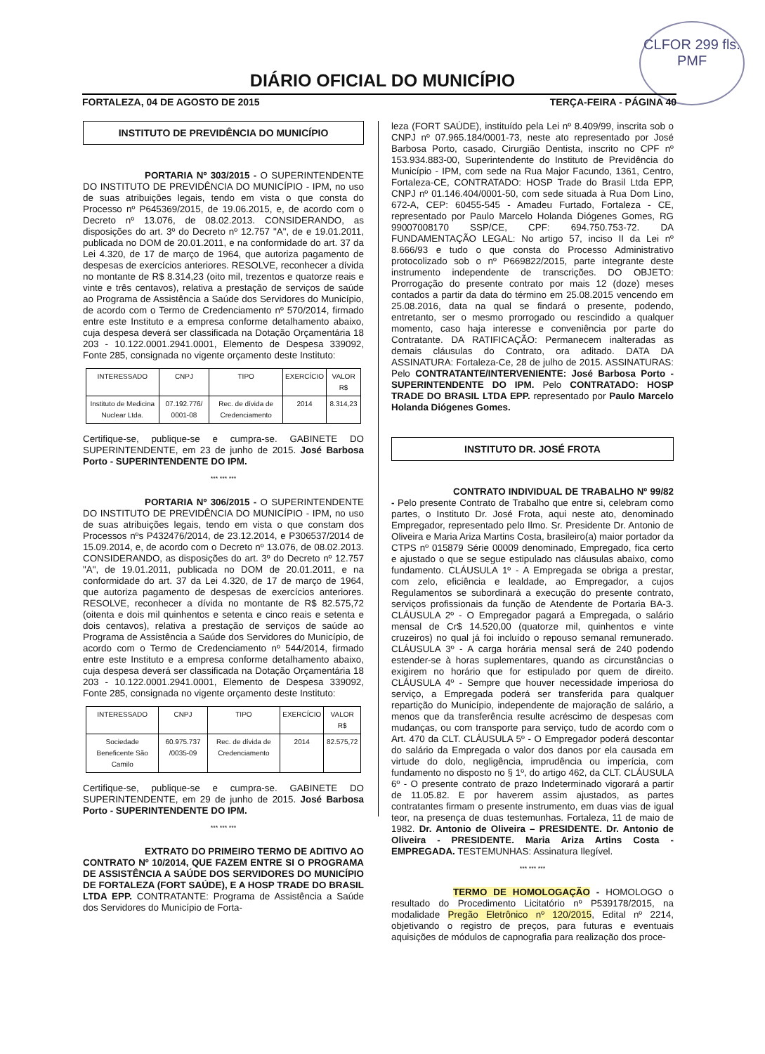CLFOR 299 fls.
PMF
DIÁRIO OFICIAL DO MUNICÍPIO
FORTALEZA, 04 DE AGOSTO DE 2015 TERÇA-FEIRA - PÁGINA 40
INSTITUTO DE PREVIDÊNCIA DO MUNICÍPIO
PORTARIA Nº 303/2015 - O SUPERINTENDENTE DO INSTITUTO DE PREVIDÊNCIA DO MUNICÍPIO - IPM, no uso de suas atribuições legais, tendo em vista o que consta do Processo nº P645369/2015, de 19.06.2015, e, de acordo com o Decreto nº 13.076, de 08.02.2013. CONSIDERANDO, as disposições do art. 3º do Decreto nº 12.757 "A", de e 19.01.2011, publicada no DOM de 20.01.2011, e na conformidade do art. 37 da Lei 4.320, de 17 de março de 1964, que autoriza pagamento de despesas de exercícios anteriores. RESOLVE, reconhecer a dívida no montante de R$ 8.314,23 (oito mil, trezentos e quatorze reais e vinte e três centavos), relativa a prestação de serviços de saúde ao Programa de Assistência a Saúde dos Servidores do Município, de acordo com o Termo de Credenciamento nº 570/2014, firmado entre este Instituto e a empresa conforme detalhamento abaixo, cuja despesa deverá ser classificada na Dotação Orçamentária 18 203 - 10.122.0001.2941.0001, Elemento de Despesa 339092, Fonte 285, consignada no vigente orçamento deste Instituto:
| INTERESSADO | CNPJ | TIPO | EXERCÍCIO | VALOR R$ |
| --- | --- | --- | --- | --- |
| Instituto de Medicina Nuclear Ltda. | 07.192.776/ 0001-08 | Rec. de dívida de Credenciamento | 2014 | 8.314,23 |
Certifique-se, publique-se e cumpra-se. GABINETE DO SUPERINTENDENTE, em 23 de junho de 2015. José Barbosa Porto - SUPERINTENDENTE DO IPM.
*** *** ***
PORTARIA Nº 306/2015 - O SUPERINTENDENTE DO INSTITUTO DE PREVIDÊNCIA DO MUNICÍPIO - IPM, no uso de suas atribuições legais, tendo em vista o que constam dos Processos nºs P432476/2014, de 23.12.2014, e P306537/2014 de 15.09.2014, e, de acordo com o Decreto nº 13.076, de 08.02.2013. CONSIDERANDO, as disposições do art. 3º do Decreto nº 12.757 "A", de 19.01.2011, publicada no DOM de 20.01.2011, e na conformidade do art. 37 da Lei 4.320, de 17 de março de 1964, que autoriza pagamento de despesas de exercícios anteriores. RESOLVE, reconhecer a dívida no montante de R$ 82.575,72 (oitenta e dois mil quinhentos e setenta e cinco reais e setenta e dois centavos), relativa a prestação de serviços de saúde ao Programa de Assistência a Saúde dos Servidores do Município, de acordo com o Termo de Credenciamento nº 544/2014, firmado entre este Instituto e a empresa conforme detalhamento abaixo, cuja despesa deverá ser classificada na Dotação Orçamentária 18 203 - 10.122.0001.2941.0001, Elemento de Despesa 339092, Fonte 285, consignada no vigente orçamento deste Instituto:
| INTERESSADO | CNPJ | TIPO | EXERCÍCIO | VALOR R$ |
| --- | --- | --- | --- | --- |
| Sociedade Beneficente São Camilo | 60.975.737 /0035-09 | Rec. de dívida de Credenciamento | 2014 | 82.575,72 |
Certifique-se, publique-se e cumpra-se. GABINETE DO SUPERINTENDENTE, em 29 de junho de 2015. José Barbosa Porto - SUPERINTENDENTE DO IPM.
*** *** ***
EXTRATO DO PRIMEIRO TERMO DE ADITIVO AO CONTRATO Nº 10/2014, QUE FAZEM ENTRE SI O PROGRAMA DE ASSISTÊNCIA A SAÚDE DOS SERVIDORES DO MUNICÍPIO DE FORTALEZA (FORT SAÚDE), E A HOSP TRADE DO BRASIL LTDA EPP. CONTRATANTE: Programa de Assistência a Saúde dos Servidores do Município de Forta-
leza (FORT SAÚDE), instituído pela Lei nº 8.409/99, inscrita sob o CNPJ nº 07.965.184/0001-73, neste ato representado por José Barbosa Porto, casado, Cirurgião Dentista, inscrito no CPF nº 153.934.883-00, Superintendente do Instituto de Previdência do Município - IPM, com sede na Rua Major Facundo, 1361, Centro, Fortaleza-CE, CONTRATADO: HOSP Trade do Brasil Ltda EPP, CNPJ nº 01.146.404/0001-50, com sede situada à Rua Dom Lino, 672-A, CEP: 60455-545 - Amadeu Furtado, Fortaleza - CE, representado por Paulo Marcelo Holanda Diógenes Gomes, RG 99007008170 SSP/CE, CPF: 694.750.753-72. DA FUNDAMENTAÇÃO LEGAL: No artigo 57, inciso II da Lei nº 8.666/93 e tudo o que consta do Processo Administrativo protocolizado sob o nº P669822/2015, parte integrante deste instrumento independente de transcrições. DO OBJETO: Prorrogação do presente contrato por mais 12 (doze) meses contados a partir da data do término em 25.08.2015 vencendo em 25.08.2016, data na qual se findará o presente, podendo, entretanto, ser o mesmo prorrogado ou rescindido a qualquer momento, caso haja interesse e conveniência por parte do Contratante. DA RATIFICAÇÃO: Permanecem inalteradas as demais cláusulas do Contrato, ora aditado. DATA DA ASSINATURA: Fortaleza-Ce, 28 de julho de 2015. ASSINATURAS: Pelo CONTRATANTE/INTERVENIENTE: José Barbosa Porto - SUPERINTENDENTE DO IPM. Pelo CONTRATADO: HOSP TRADE DO BRASIL LTDA EPP. representado por Paulo Marcelo Holanda Diógenes Gomes.
INSTITUTO DR. JOSÉ FROTA
CONTRATO INDIVIDUAL DE TRABALHO Nº 99/82 - Pelo presente Contrato de Trabalho que entre si, celebram como partes, o Instituto Dr. José Frota, aqui neste ato, denominado Empregador, representado pelo Ilmo. Sr. Presidente Dr. Antonio de Oliveira e Maria Ariza Martins Costa, brasileiro(a) maior portador da CTPS nº 015879 Série 00009 denominado, Empregado, fica certo e ajustado o que se segue estipulado nas cláusulas abaixo, como fundamento. CLÁUSULA 1º - A Empregada se obriga a prestar, com zelo, eficiência e lealdade, ao Empregador, a cujos Regulamentos se subordinará a execução do presente contrato, serviços profissionais da função de Atendente de Portaria BA-3. CLÁUSULA 2º - O Empregador pagará a Empregada, o salário mensal de Cr$ 14.520,00 (quatorze mil, quinhentos e vinte cruzeiros) no qual já foi incluído o repouso semanal remunerado. CLÁUSULA 3º - A carga horária mensal será de 240 podendo estender-se à horas suplementares, quando as circunstâncias o exigirem no horário que for estipulado por quem de direito. CLÁUSULA 4º - Sempre que houver necessidade imperiosa do serviço, a Empregada poderá ser transferida para qualquer repartição do Município, independente de majoração de salário, a menos que da transferência resulte acréscimo de despesas com mudanças, ou com transporte para serviço, tudo de acordo com o Art. 470 da CLT. CLÁUSULA 5º - O Empregador poderá descontar do salário da Empregada o valor dos danos por ela causada em virtude do dolo, negligência, imprudência ou imperícia, com fundamento no disposto no § 1º, do artigo 462, da CLT. CLÁUSULA 6º - O presente contrato de prazo Indeterminado vigorará a partir de 11.05.82. E por haverem assim ajustados, as partes contratantes firmam o presente instrumento, em duas vias de igual teor, na presença de duas testemunhas. Fortaleza, 11 de maio de 1982. Dr. Antonio de Oliveira – PRESIDENTE. Dr. Antonio de Oliveira - PRESIDENTE. Maria Ariza Artins Costa - EMPREGADA. TESTEMUNHAS: Assinatura Ilegível.
*** *** ***
TERMO DE HOMOLOGAÇÃO - HOMOLOGO o resultado do Procedimento Licitatório nº P539178/2015, na modalidade Pregão Eletrônico nº 120/2015, Edital nº 2214, objetivando o registro de preços, para futuras e eventuais aquisições de módulos de capnografia para realização dos proce-